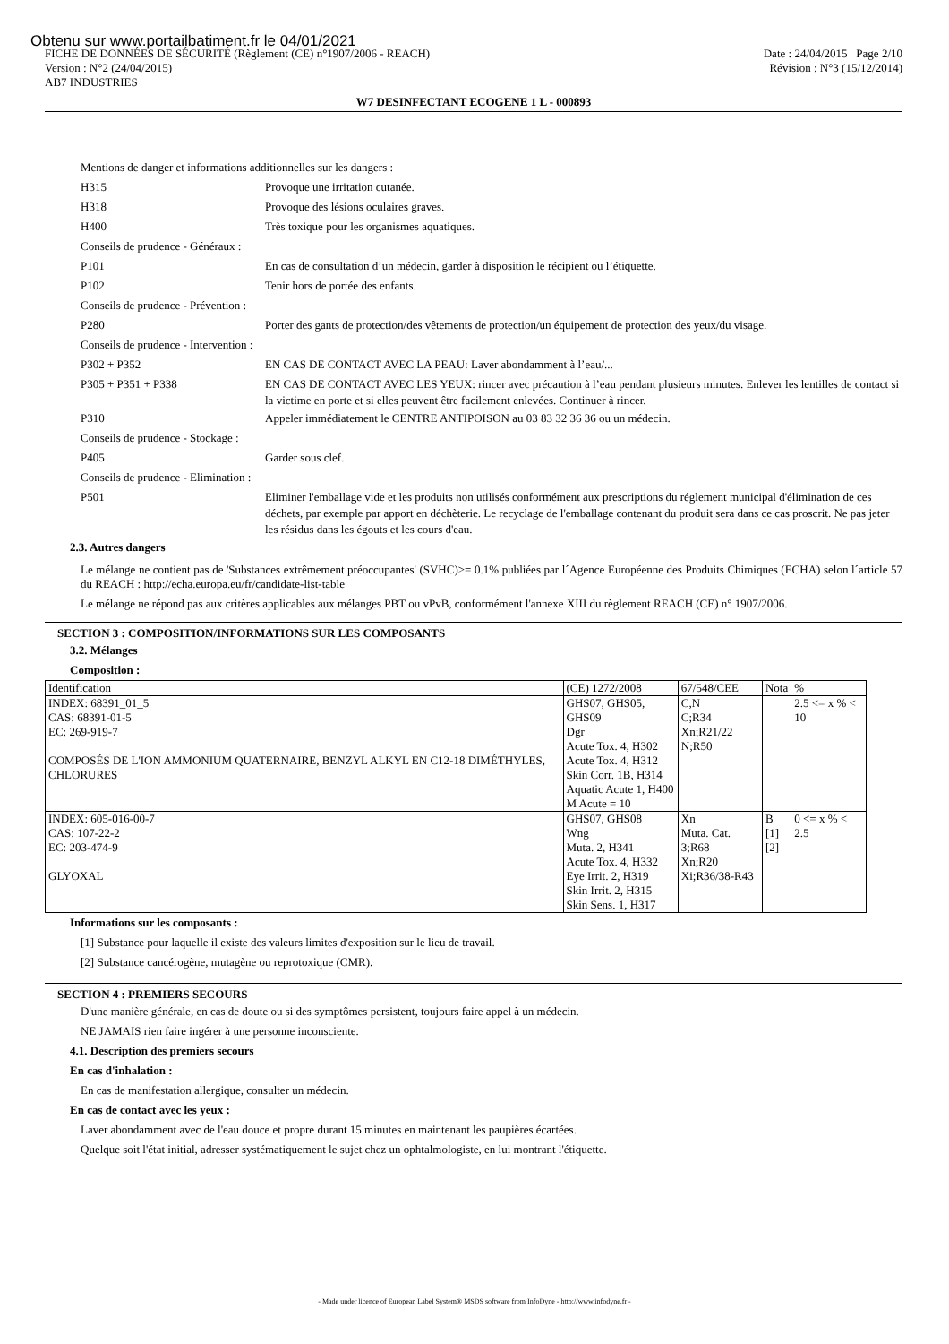Obtenu sur www.portailbatiment.fr le 04/01/2021
FICHE DE DONNÉES DE SÉCURITÉ (Règlement (CE) n°1907/2006 - REACH) Date : 24/04/2015 Page 2/10
Version : N°2 (24/04/2015) Révision : N°3 (15/12/2014)
AB7 INDUSTRIES
W7 DESINFECTANT ECOGENE 1 L - 000893
Mentions de danger et informations additionnelles sur les dangers :
H315
Provoque une irritation cutanée.
H318
Provoque des lésions oculaires graves.
H400
Très toxique pour les organismes aquatiques.
Conseils de prudence - Généraux :
P101
En cas de consultation d’un médecin, garder à disposition le récipient ou l’étiquette.
P102
Tenir hors de portée des enfants.
Conseils de prudence - Prévention :
P280
Porter des gants de protection/des vêtements de protection/un équipement de protection des yeux/du visage.
Conseils de prudence - Intervention :
P302 + P352
EN CAS DE CONTACT AVEC LA PEAU: Laver abondamment à l’eau/...
P305 + P351 + P338
EN CAS DE CONTACT AVEC LES YEUX: rincer avec précaution à l’eau pendant plusieurs minutes. Enlever les lentilles de contact si la victime en porte et si elles peuvent être facilement enlevées. Continuer à rincer.
P310
Appeler immédiatement le CENTRE ANTIPOISON au 03 83 32 36 36 ou un médecin.
Conseils de prudence - Stockage :
P405
Garder sous clef.
Conseils de prudence - Elimination :
P501
Eliminer l'emballage vide et les produits non utilisés conformément aux prescriptions du réglement municipal d'élimination de ces déchets, par exemple par apport en déchèterie. Le recyclage de l'emballage contenant du produit sera dans ce cas proscrit. Ne pas jeter les résidus dans les égouts et les cours d'eau.
2.3. Autres dangers
Le mélange ne contient pas de 'Substances extrêmement préoccupantes' (SVHC)>= 0.1% publiées par l´Agence Européenne des Produits Chimiques (ECHA) selon l´article 57 du REACH : http://echa.europa.eu/fr/candidate-list-table
Le mélange ne répond pas aux critères applicables aux mélanges PBT ou vPvB, conformément l'annexe XIII du règlement REACH (CE) n° 1907/2006.
SECTION 3 : COMPOSITION/INFORMATIONS SUR LES COMPOSANTS
3.2. Mélanges
Composition :
| Identification | (CE) 1272/2008 | 67/548/CEE | Nota | % |
| INDEX: 68391_01_5 CAS: 68391-01-5 EC: 269-919-7 COMPOSÉS DE L'ION AMMONIUM QUATERNAIRE, BENZYL ALKYL EN C12-18 DIMÉTHYLES, CHLORURES | GHS07, GHS05, GHS09 Dgr Acute Tox. 4, H302 Acute Tox. 4, H312 Skin Corr. 1B, H314 Aquatic Acute 1, H400 M Acute = 10 | C,N C;R34 Xn;R21/22 N;R50 | | 2.5 <= x % < 10 |
| INDEX: 605-016-00-7 CAS: 107-22-2 EC: 203-474-9 GLYOXAL | GHS07, GHS08 Wng Muta. 2, H341 Acute Tox. 4, H332 Eye Irrit. 2, H319 Skin Irrit. 2, H315 Skin Sens. 1, H317 | Xn Muta. Cat. 3;R68 Xn;R20 Xi;R36/38-R43 | B [1] [2] | 0 <= x % < 2.5 |
Informations sur les composants :
[1] Substance pour laquelle il existe des valeurs limites d'exposition sur le lieu de travail.
[2] Substance cancérogène, mutagène ou reprotoxique (CMR).
SECTION 4 : PREMIERS SECOURS
D'une manière générale, en cas de doute ou si des symptômes persistent, toujours faire appel à un médecin.
NE JAMAIS rien faire ingérer à une personne inconsciente.
4.1. Description des premiers secours
En cas d'inhalation :
En cas de manifestation allergique, consulter un médecin.
En cas de contact avec les yeux :
Laver abondamment avec de l'eau douce et propre durant 15 minutes en maintenant les paupières écartées.
Quelque soit l'état initial, adresser systématiquement le sujet chez un ophtalmologiste, en lui montrant l'étiquette.
- Made under licence of European Label System® MSDS software from InfoDyne - http://www.infodyne.fr -